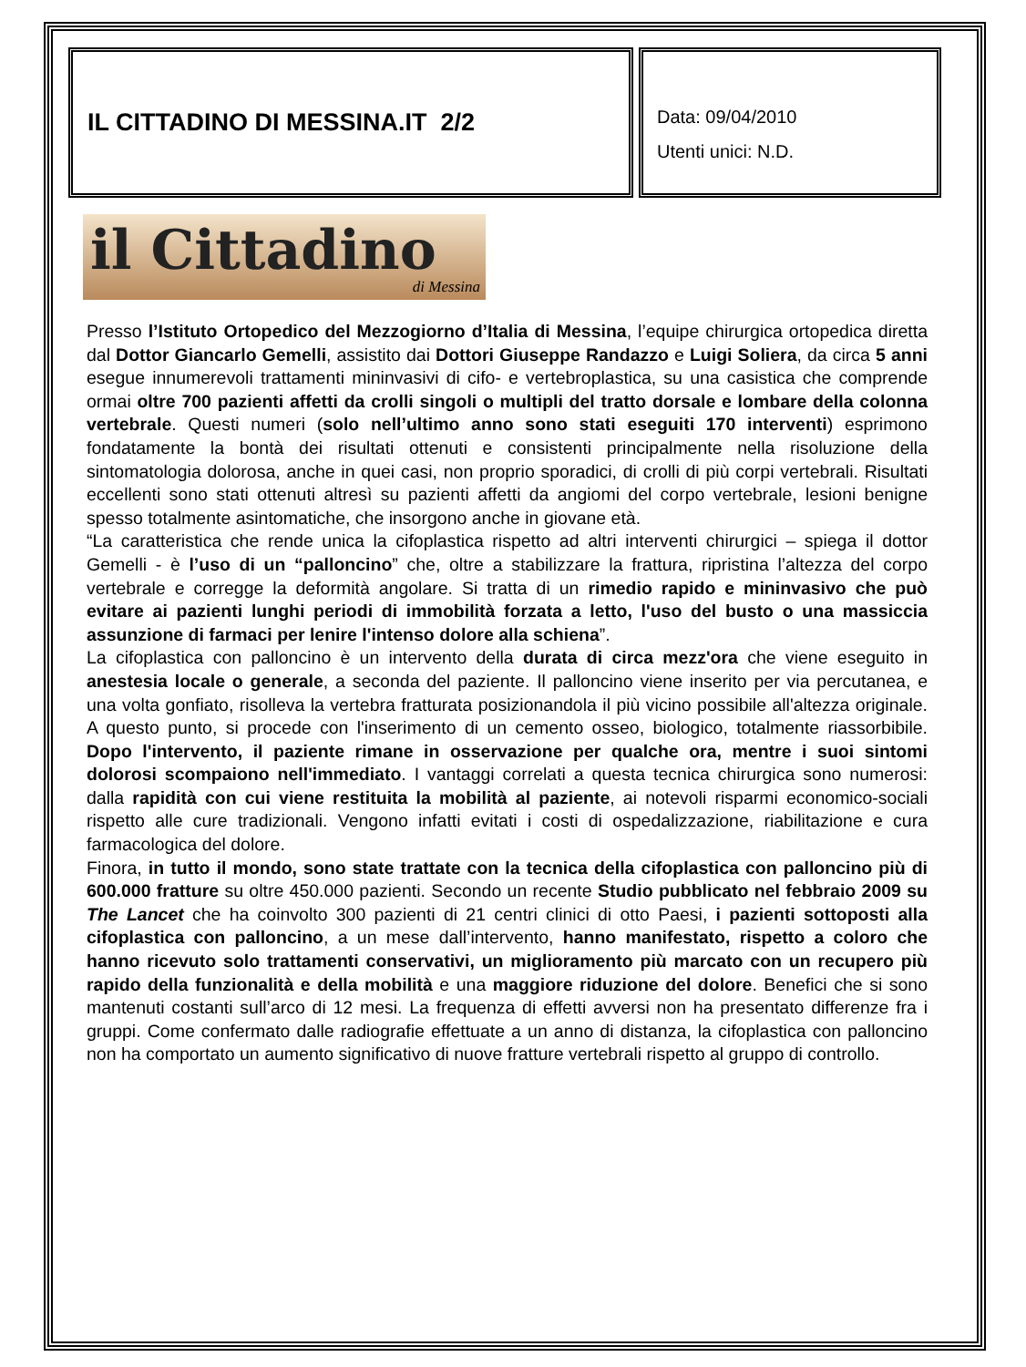IL CITTADINO DI MESSINA.IT 2/2
Data: 09/04/2010
Utenti unici: N.D.
il Cittadino
di Messina
Presso l’Istituto Ortopedico del Mezzogiorno d’Italia di Messina, l’equipe chirurgica ortopedica diretta dal Dottor Giancarlo Gemelli, assistito dai Dottori Giuseppe Randazzo e Luigi Soliera, da circa 5 anni esegue innumerevoli trattamenti mininvasivi di cifo- e vertebroplastica, su una casistica che comprende ormai oltre 700 pazienti affetti da crolli singoli o multipli del tratto dorsale e lombare della colonna vertebrale. Questi numeri (solo nell’ultimo anno sono stati eseguiti 170 interventi) esprimono fondatamente la bontà dei risultati ottenuti e consistenti principalmente nella risoluzione della sintomatologia dolorosa, anche in quei casi, non proprio sporadici, di crolli di più corpi vertebrali. Risultati eccellenti sono stati ottenuti altresì su pazienti affetti da angiomi del corpo vertebrale, lesioni benigne spesso totalmente asintomatiche, che insorgono anche in giovane età.
“La caratteristica che rende unica la cifoplastica rispetto ad altri interventi chirurgici – spiega il dottor Gemelli - è l’uso di un “palloncino” che, oltre a stabilizzare la frattura, ripristina l’altezza del corpo vertebrale e corregge la deformità angolare. Si tratta di un rimedio rapido e mininvasivo che può evitare ai pazienti lunghi periodi di immobilità forzata a letto, l'uso del busto o una massiccia assunzione di farmaci per lenire l'intenso dolore alla schiena”.
La cifoplastica con palloncino è un intervento della durata di circa mezz'ora che viene eseguito in anestesia locale o generale, a seconda del paziente. Il palloncino viene inserito per via percutanea, e una volta gonfiato, risolleva la vertebra fratturata posizionandola il più vicino possibile all'altezza originale. A questo punto, si procede con l'inserimento di un cemento osseo, biologico, totalmente riassorbibile. Dopo l'intervento, il paziente rimane in osservazione per qualche ora, mentre i suoi sintomi dolorosi scompaiono nell'immediato. I vantaggi correlati a questa tecnica chirurgica sono numerosi: dalla rapidità con cui viene restituita la mobilità al paziente, ai notevoli risparmi economico-sociali rispetto alle cure tradizionali. Vengono infatti evitati i costi di ospedalizzazione, riabilitazione e cura farmacologica del dolore.
Finora, in tutto il mondo, sono state trattate con la tecnica della cifoplastica con palloncino più di 600.000 fratture su oltre 450.000 pazienti. Secondo un recente Studio pubblicato nel febbraio 2009 su The Lancet che ha coinvolto 300 pazienti di 21 centri clinici di otto Paesi, i pazienti sottoposti alla cifoplastica con palloncino, a un mese dall’intervento, hanno manifestato, rispetto a coloro che hanno ricevuto solo trattamenti conservativi, un miglioramento più marcato con un recupero più rapido della funzionalità e della mobilità e una maggiore riduzione del dolore. Benefici che si sono mantenuti costanti sull’arco di 12 mesi. La frequenza di effetti avversi non ha presentato differenze fra i gruppi. Come confermato dalle radiografie effettuate a un anno di distanza, la cifoplastica con palloncino non ha comportato un aumento significativo di nuove fratture vertebrali rispetto al gruppo di controllo.